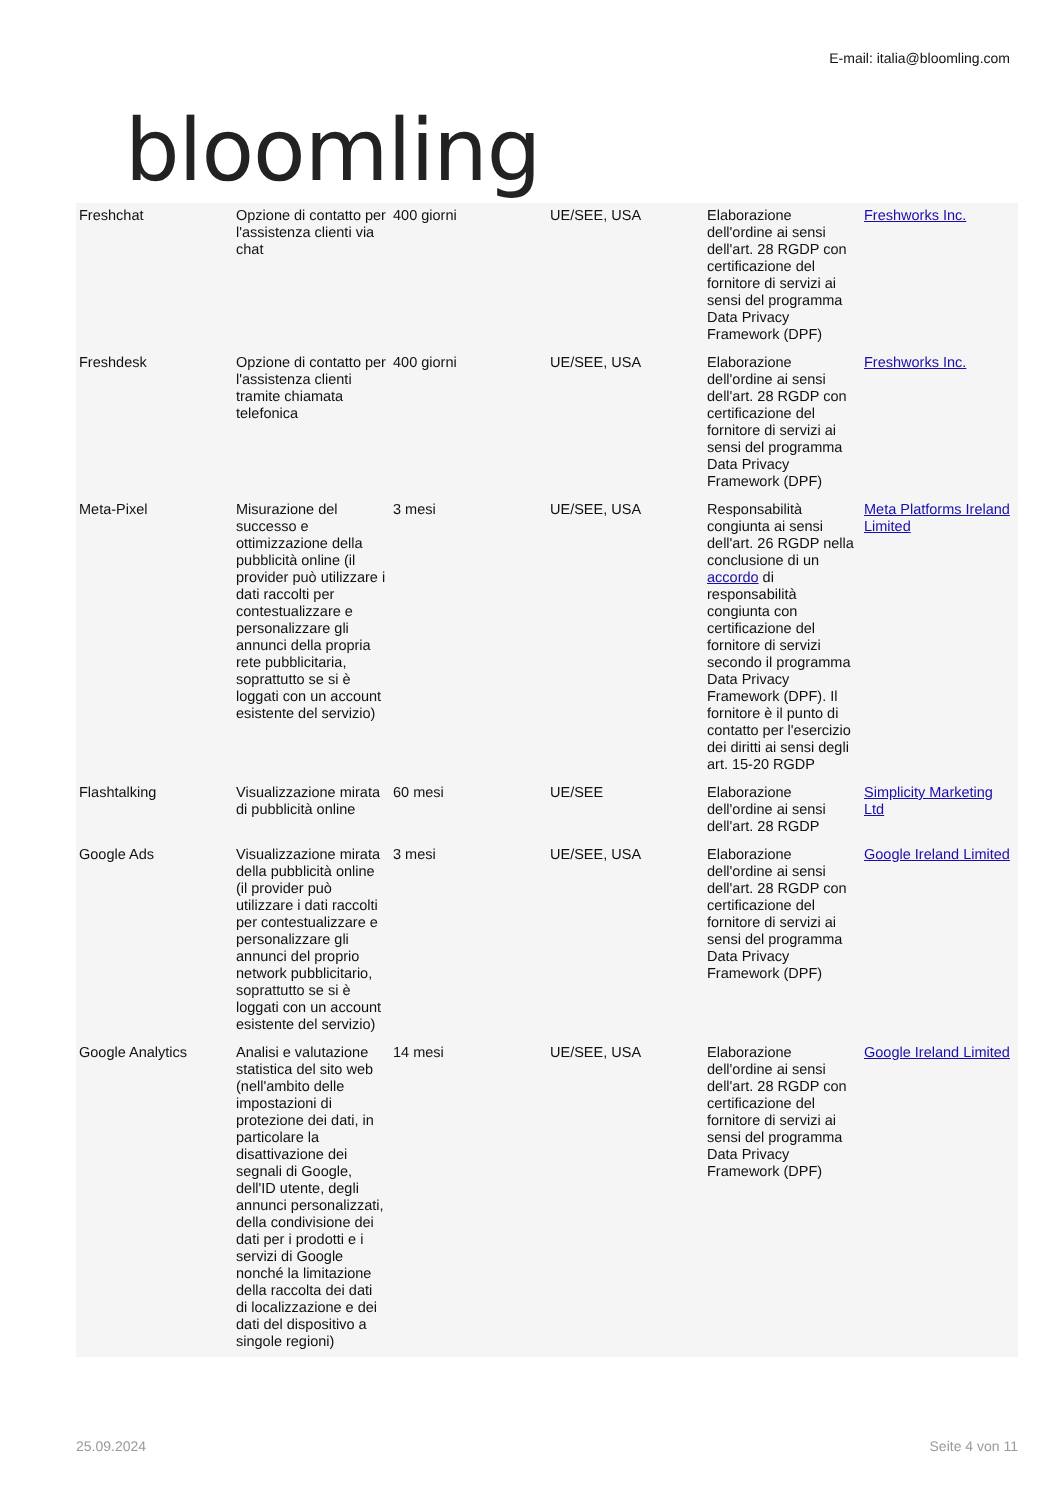bloomling
E-mail: italia@bloomling.com
| Freshchat | Opzione di contatto per l'assistenza clienti via chat | 400 giorni | UE/SEE, USA | Elaborazione dell'ordine ai sensi dell'art. 28 RGDP con certificazione del fornitore di servizi ai sensi del programma Data Privacy Framework (DPF) | Freshworks Inc. |
| Freshdesk | Opzione di contatto per l'assistenza clienti tramite chiamata telefonica | 400 giorni | UE/SEE, USA | Elaborazione dell'ordine ai sensi dell'art. 28 RGDP con certificazione del fornitore di servizi ai sensi del programma Data Privacy Framework (DPF) | Freshworks Inc. |
| Meta-Pixel | Misurazione del successo e ottimizzazione della pubblicità online (il provider può utilizzare i dati raccolti per contestualizzare e personalizzare gli annunci della propria rete pubblicitaria, soprattutto se si è loggati con un account esistente del servizio) | 3 mesi | UE/SEE, USA | Responsabilità congiunta ai sensi dell'art. 26 RGDP nella conclusione di un accordo di responsabilità congiunta con certificazione del fornitore di servizi secondo il programma Data Privacy Framework (DPF). Il fornitore è il punto di contatto per l'esercizio dei diritti ai sensi degli art. 15-20 RGDP | Meta Platforms Ireland Limited |
| Flashtalking | Visualizzazione mirata di pubblicità online | 60 mesi | UE/SEE | Elaborazione dell'ordine ai sensi dell'art. 28 RGDP | Simplicity Marketing Ltd |
| Google Ads | Visualizzazione mirata della pubblicità online (il provider può utilizzare i dati raccolti per contestualizzare e personalizzare gli annunci del proprio network pubblicitario, soprattutto se si è loggati con un account esistente del servizio) | 3 mesi | UE/SEE, USA | Elaborazione dell'ordine ai sensi dell'art. 28 RGDP con certificazione del fornitore di servizi ai sensi del programma Data Privacy Framework (DPF) | Google Ireland Limited |
| Google Analytics | Analisi e valutazione statistica del sito web (nell'ambito delle impostazioni di protezione dei dati, in particolare la disattivazione dei segnali di Google, dell'ID utente, degli annunci personalizzati, della condivisione dei dati per i prodotti e i servizi di Google nonché la limitazione della raccolta dei dati di localizzazione e dei dati del dispositivo a singole regioni) | 14 mesi | UE/SEE, USA | Elaborazione dell'ordine ai sensi dell'art. 28 RGDP con certificazione del fornitore di servizi ai sensi del programma Data Privacy Framework (DPF) | Google Ireland Limited |
25.09.2024 Seite 4 von 11